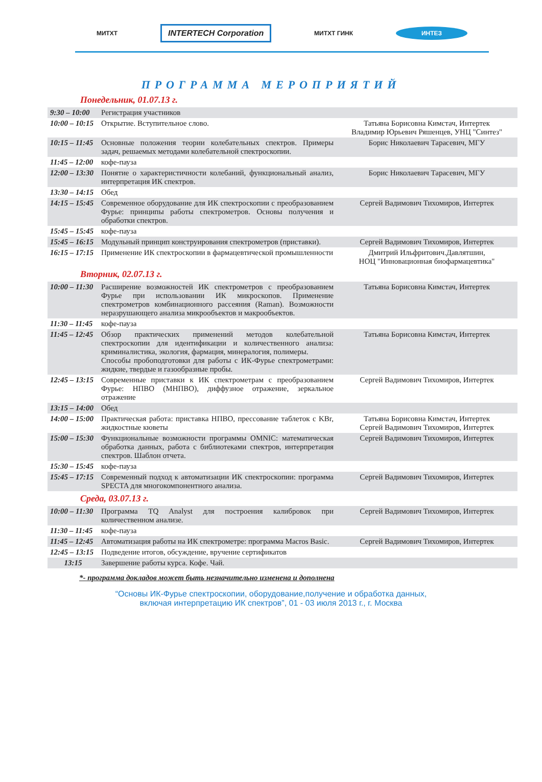МИТХТ INTERTECH Corporation МИТХТ ГИНК ИНТЕЗ
ПРОГРАММА МЕРОПРИЯТИЙ
Понедельник, 01.07.13 г.
| 9:30 – 10:00 | Регистрация участников | |
| 10:00 – 10:15 | Открытие. Вступительное слово. | Татьяна Борисовна Кимстач, Интертек Владимир Юрьевич Ряшенцев, УНЦ "Синтез" |
| 10:15 – 11:45 | Основные положения теории колебательных спектров. Примеры задач, решаемых методами колебательной спектроскопии. | Борис Николаевич Тарасевич, МГУ |
| 11:45 – 12:00 | кофе-пауза | |
| 12:00 – 13:30 | Понятие о характеристичности колебаний, функциональный анализ, интерпретация ИК спектров. | Борис Николаевич Тарасевич, МГУ |
| 13:30 – 14:15 | Обед | |
| 14:15 – 15:45 | Современное оборудование для ИК спектроскопии с преобразованием Фурье: принципы работы спектрометров. Основы получения и обработки спектров. | Сергей Вадимович Тихомиров, Интертек |
| 15:45 – 15:45 | кофе-пауза | |
| 15:45 – 16:15 | Модульный принцип конструирования спектрометров (приставки). | Сергей Вадимович Тихомиров, Интертек |
| 16:15 – 17:15 | Применение ИК спектроскопии в фармацевтической промышленности | Дмитрий Ильфритович.Давлятшин, НОЦ "Инновационная биофармацевтика" |
Вторник, 02.07.13 г.
| 10:00 – 11:30 | Расширение возможностей ИК спектрометров с преобразованием Фурье при использовании ИК микроскопов. Применение спектрометров комбинационного рассеяния (Raman). Возможности неразрушающего анализа микрообъектов и макрообъектов. | Татьяна Борисовна Кимстач, Интертек |
| 11:30 – 11:45 | кофе-пауза | |
| 11:45 – 12:45 | Обзор практических применений методов колебательной спектроскопии для идентификации и количественного анализа: криминалистика, экология, фармация, минералогия, полимеры. Способы пробоподготовки для работы с ИК-Фурье спектрометрами: жидкие, твердые и газообразные пробы. | Татьяна Борисовна Кимстач, Интертек |
| 12:45 – 13:15 | Современные приставки к ИК спектрометрам с преобразованием Фурье: НПВО (МНПВО), диффузное отражение, зеркальное отражение | Сергей Вадимович Тихомиров, Интертек |
| 13:15 – 14:00 | Обед | |
| 14:00 – 15:00 | Практическая работа: приставка НПВО, прессование таблеток с KBr, жидкостные кюветы | Татьяна Борисовна Кимстач, Интертек Сергей Вадимович Тихомиров, Интертек |
| 15:00 – 15:30 | Функциональные возможности программы OMNIC: математическая обработка данных, работа с библиотеками спектров, интерпретация спектров. Шаблон отчета. | Сергей Вадимович Тихомиров, Интертек |
| 15:30 – 15:45 | кофе-пауза | |
| 15:45 – 17:15 | Современный подход к автоматизации ИК спектроскопии: программа SPECTA для многокомпонентного анализа. | Сергей Вадимович Тихомиров, Интертек |
Среда, 03.07.13 г.
| 10:00 – 11:30 | Программа TQ Analyst для построения калибровок при количественном анализе. | Сергей Вадимович Тихомиров, Интертек |
| 11:30 – 11:45 | кофе-пауза | |
| 11:45 – 12:45 | Автоматизация работы на ИК спектрометре: программа Macros Basic. | Сергей Вадимович Тихомиров, Интертек |
| 12:45 – 13:15 | Подведение итогов, обсуждение, вручение сертификатов | |
| 13:15 | Завершение работы курса. Кофе. Чай. | |
*- программа докладов может быть незначительно изменена и дополнена
“Основы ИК-Фурье спектроскопии, оборудование,получение и обработка данных,
включая интерпретацию ИК спектров”, 01 - 03 июля 2013 г., г. Москва